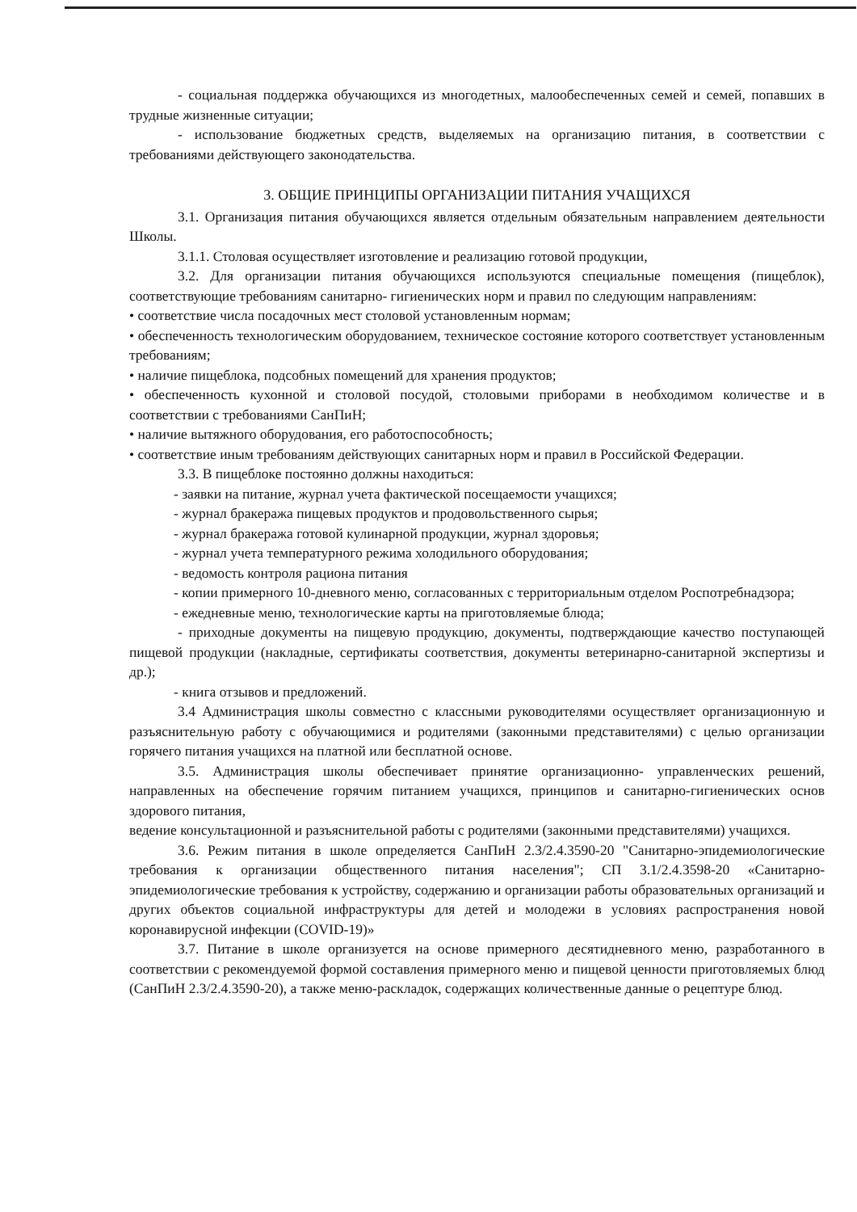- социальная поддержка обучающихся из многодетных, малообеспеченных семей и семей, попавших в трудные жизненные ситуации;
- использование бюджетных средств, выделяемых на организацию питания, в соответствии с требованиями действующего законодательства.
3. ОБЩИЕ ПРИНЦИПЫ ОРГАНИЗАЦИИ ПИТАНИЯ УЧАЩИХСЯ
3.1. Организация питания обучающихся является отдельным обязательным направлением деятельности Школы.
3.1.1. Столовая осуществляет изготовление и реализацию готовой продукции,
3.2. Для организации питания обучающихся используются специальные помещения (пищеблок), соответствующие требованиям санитарно- гигиенических норм и правил по следующим направлениям:
• соответствие числа посадочных мест столовой установленным нормам;
• обеспеченность технологическим оборудованием, техническое состояние которого соответствует установленным требованиям;
• наличие пищеблока, подсобных помещений для хранения продуктов;
• обеспеченность кухонной и столовой посудой, столовыми приборами в необходимом количестве и в соответствии с требованиями СанПиН;
• наличие вытяжного оборудования, его работоспособность;
• соответствие иным требованиям действующих санитарных норм и правил в Российской Федерации.
3.3. В пищеблоке постоянно должны находиться:
- заявки на питание, журнал учета фактической посещаемости учащихся;
- журнал бракеража пищевых продуктов и продовольственного сырья;
- журнал бракеража готовой кулинарной продукции, журнал здоровья;
- журнал учета температурного режима холодильного оборудования;
- ведомость контроля рациона питания
- копии примерного 10-дневного меню, согласованных с территориальным отделом Роспотребнадзора;
- ежедневные меню, технологические карты на приготовляемые блюда;
- приходные документы на пищевую продукцию, документы, подтверждающие качество поступающей пищевой продукции (накладные, сертификаты соответствия, документы ветеринарно-санитарной экспертизы и др.);
- книга отзывов и предложений.
3.4 Администрация школы совместно с классными руководителями осуществляет организационную и разъяснительную работу с обучающимися и родителями (законными представителями) с целью организации горячего питания учащихся на платной или бесплатной основе.
3.5. Администрация школы обеспечивает принятие организационно- управленческих решений, направленных на обеспечение горячим питанием учащихся, принципов и санитарно-гигиенических основ здорового питания,
ведение консультационной и разъяснительной работы с родителями (законными представителями) учащихся.
3.6. Режим питания в школе определяется СанПиН 2.3/2.4.3590-20 "Санитарно-эпидемиологические требования к организации общественного питания населения"; СП 3.1/2.4.3598-20 «Санитарно-эпидемиологические требования к устройству, содержанию и организации работы образовательных организаций и других объектов социальной инфраструктуры для детей и молодежи в условиях распространения новой коронавирусной инфекции (COVID-19)»
3.7. Питание в школе организуется на основе примерного десятидневного меню, разработанного в соответствии с рекомендуемой формой составления примерного меню и пищевой ценности приготовляемых блюд (СанПиН 2.3/2.4.3590-20), а также меню-раскладок, содержащих количественные данные о рецептуре блюд.